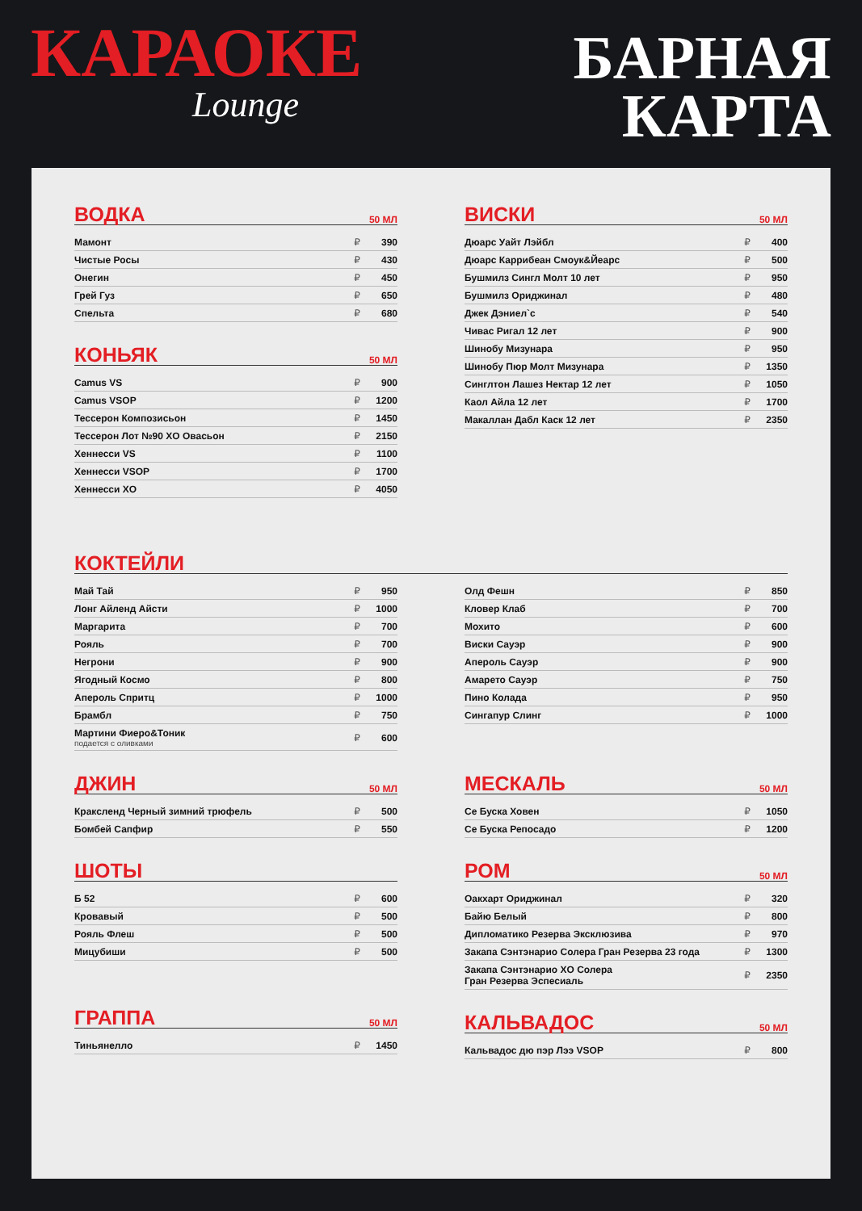КАРАОКЕ
Lounge
БАРНАЯ
КАРТА
ВОДКА 50 МЛ
| Мамонт | ₽ | 390 |
| Чистые Росы | ₽ | 430 |
| Онегин | ₽ | 450 |
| Грей Гуз | ₽ | 650 |
| Спельта | ₽ | 680 |
КОНЬЯК 50 МЛ
| Camus VS | ₽ | 900 |
| Camus VSOP | ₽ | 1200 |
| Тессерон Композисьон | ₽ | 1450 |
| Тессерон Лот №90 XO Овасьон | ₽ | 2150 |
| Хеннесси VS | ₽ | 1100 |
| Хеннесси VSOP | ₽ | 1700 |
| Хеннесси XO | ₽ | 4050 |
ВИСКИ 50 МЛ
| Дюарс Уайт Лэйбл | ₽ | 400 |
| Дюарс Каррибеан Смоук&Йеарс | ₽ | 500 |
| Бушмилз Сингл Молт 10 лет | ₽ | 950 |
| Бушмилз Ориджинал | ₽ | 480 |
| Джек Дэниел`с | ₽ | 540 |
| Чивас Ригал 12 лет | ₽ | 900 |
| Шинобу Мизунара | ₽ | 950 |
| Шинобу Пюр Молт Мизунара | ₽ | 1350 |
| Синглтон Лашез Нектар 12 лет | ₽ | 1050 |
| Каол Айла 12 лет | ₽ | 1700 |
| Макаллан Дабл Каск 12 лет | ₽ | 2350 |
КОКТЕЙЛИ
| Май Тай | ₽ | 950 |
| Лонг Айленд Айсти | ₽ | 1000 |
| Маргарита | ₽ | 700 |
| Рояль | ₽ | 700 |
| Негрони | ₽ | 900 |
| Ягодный Космо | ₽ | 800 |
| Апероль Спритц | ₽ | 1000 |
| Брамбл | ₽ | 750 |
| Мартини Фиеро&Тоник подается с оливками | ₽ | 600 |
| Олд Фешн | ₽ | 850 |
| Кловер Клаб | ₽ | 700 |
| Мохито | ₽ | 600 |
| Виски Сауэр | ₽ | 900 |
| Апероль Сауэр | ₽ | 900 |
| Амарето Сауэр | ₽ | 750 |
| Пино Колада | ₽ | 950 |
| Сингапур Слинг | ₽ | 1000 |
ДЖИН 50 МЛ
| Краксленд Черный зимний трюфель | ₽ | 500 |
| Бомбей Сапфир | ₽ | 550 |
ШОТЫ
| Б 52 | ₽ | 600 |
| Кровавый | ₽ | 500 |
| Рояль Флеш | ₽ | 500 |
| Мицубиши | ₽ | 500 |
ГРАППА 50 МЛ
| Тиньянелло | ₽ | 1450 |
МЕСКАЛЬ 50 МЛ
| Се Буска Ховен | ₽ | 1050 |
| Се Буска Репосадо | ₽ | 1200 |
РОМ 50 МЛ
| Оакхарт Ориджинал | ₽ | 320 |
| Байю Белый | ₽ | 800 |
| Дипломатико Резерва Эксклюзива | ₽ | 970 |
| Закапа Сэнтэнарио Солера Гран Резерва 23 года | ₽ | 1300 |
| Закапа Сэнтэнарио XO Солера Гран Резерва Эспесиаль | ₽ | 2350 |
КАЛЬВАДОС 50 МЛ
| Кальвадос дю пэр Лээ VSOP | ₽ | 800 |